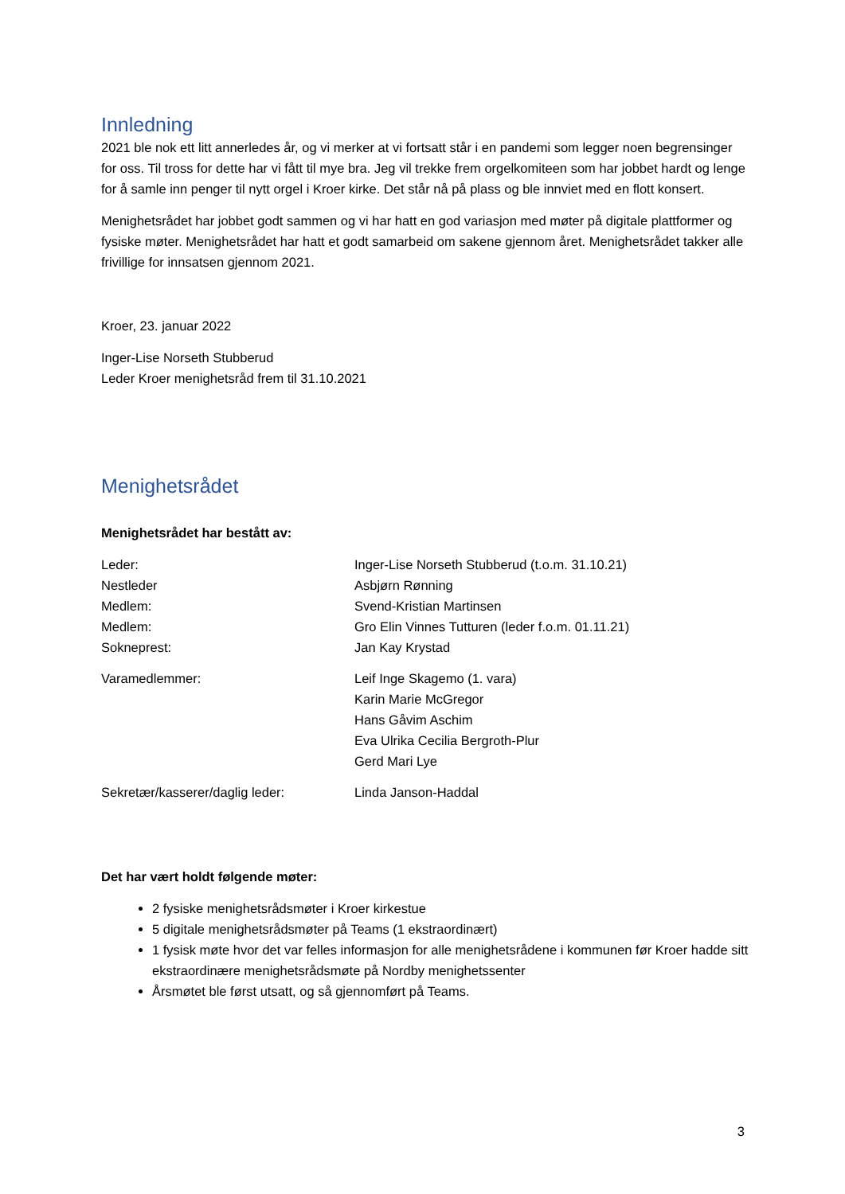Innledning
2021 ble nok ett litt annerledes år, og vi merker at vi fortsatt står i en pandemi som legger noen begrensinger for oss. Til tross for dette har vi fått til mye bra. Jeg vil trekke frem orgelkomiteen som har jobbet hardt og lenge for å samle inn penger til nytt orgel i Kroer kirke. Det står nå på plass og ble innviet med en flott konsert.
Menighetsrådet har jobbet godt sammen og vi har hatt en god variasjon med møter på digitale plattformer og fysiske møter. Menighetsrådet har hatt et godt samarbeid om sakene gjennom året. Menighetsrådet takker alle frivillige for innsatsen gjennom 2021.
Kroer, 23. januar 2022
Inger-Lise Norseth Stubberud
Leder Kroer menighetsråd frem til 31.10.2021
Menighetsrådet
Menighetsrådet har bestått av:
Leder: Inger-Lise Norseth Stubberud (t.o.m. 31.10.21)
Nestleder Asbjørn Rønning
Medlem: Svend-Kristian Martinsen
Medlem: Gro Elin Vinnes Tutturen (leder f.o.m. 01.11.21)
Sokneprest: Jan Kay Krystad
Varamedlemmer: Leif Inge Skagemo (1. vara)
Karin Marie McGregor
Hans Gåvim Aschim
Eva Ulrika Cecilia Bergroth-Plur
Gerd Mari Lye
Sekretær/kasserer/daglig leder: Linda Janson-Haddal
Det har vært holdt følgende møter:
2 fysiske menighetsrådsmøter i Kroer kirkestue
5 digitale menighetsrådsmøter på Teams (1 ekstraordinært)
1 fysisk møte hvor det var felles informasjon for alle menighetsrådene i kommunen før Kroer hadde sitt ekstraordinære menighetsrådsmøte på Nordby menighetssenter
Årsmøtet ble først utsatt, og så gjennomført på Teams.
3